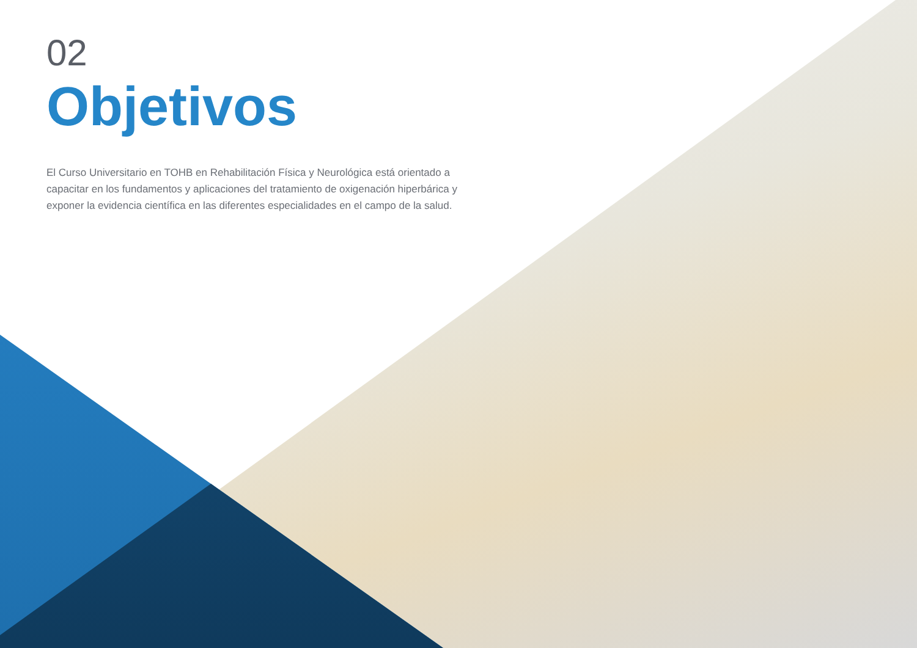02
Objetivos
El Curso Universitario en TOHB en Rehabilitación Física y Neurológica está orientado a capacitar en los fundamentos y aplicaciones del tratamiento de oxigenación hiperbárica y exponer la evidencia científica en las diferentes especialidades en el campo de la salud.